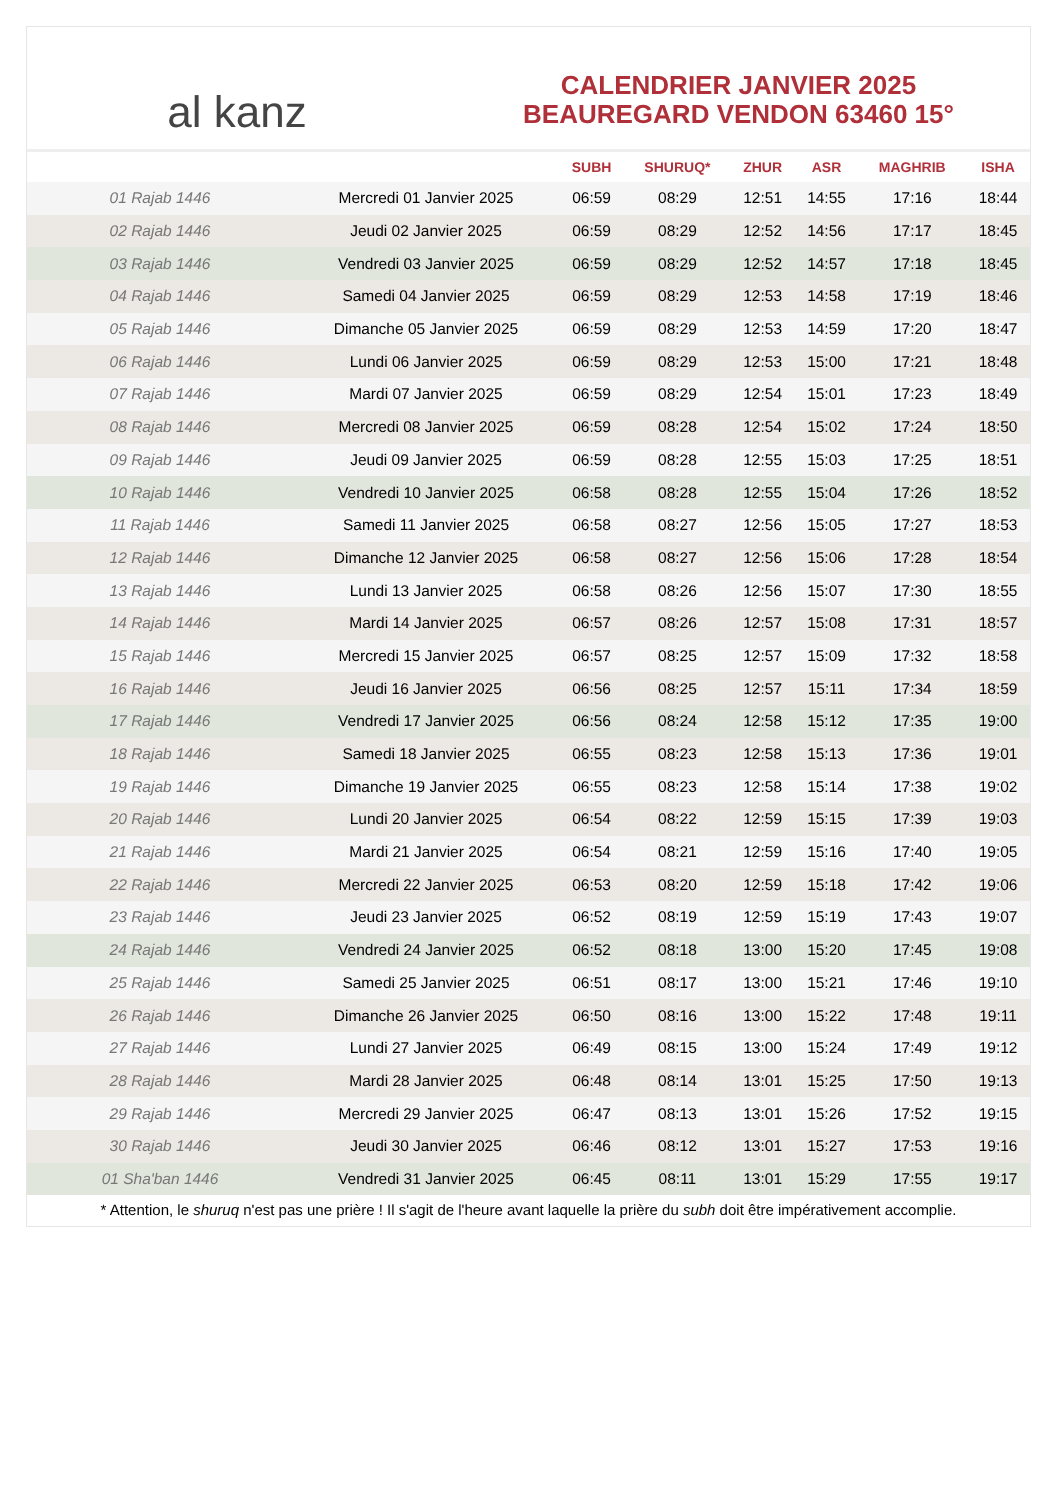al kanz
CALENDRIER JANVIER 2025
BEAUREGARD VENDON 63460 15°
| | | SUBH | SHURUQ* | ZHUR | ASR | MAGHRIB | ISHA |
| --- | --- | --- | --- | --- | --- | --- | --- |
| 01 Rajab 1446 | Mercredi 01 Janvier 2025 | 06:59 | 08:29 | 12:51 | 14:55 | 17:16 | 18:44 |
| 02 Rajab 1446 | Jeudi 02 Janvier 2025 | 06:59 | 08:29 | 12:52 | 14:56 | 17:17 | 18:45 |
| 03 Rajab 1446 | Vendredi 03 Janvier 2025 | 06:59 | 08:29 | 12:52 | 14:57 | 17:18 | 18:45 |
| 04 Rajab 1446 | Samedi 04 Janvier 2025 | 06:59 | 08:29 | 12:53 | 14:58 | 17:19 | 18:46 |
| 05 Rajab 1446 | Dimanche 05 Janvier 2025 | 06:59 | 08:29 | 12:53 | 14:59 | 17:20 | 18:47 |
| 06 Rajab 1446 | Lundi 06 Janvier 2025 | 06:59 | 08:29 | 12:53 | 15:00 | 17:21 | 18:48 |
| 07 Rajab 1446 | Mardi 07 Janvier 2025 | 06:59 | 08:29 | 12:54 | 15:01 | 17:23 | 18:49 |
| 08 Rajab 1446 | Mercredi 08 Janvier 2025 | 06:59 | 08:28 | 12:54 | 15:02 | 17:24 | 18:50 |
| 09 Rajab 1446 | Jeudi 09 Janvier 2025 | 06:59 | 08:28 | 12:55 | 15:03 | 17:25 | 18:51 |
| 10 Rajab 1446 | Vendredi 10 Janvier 2025 | 06:58 | 08:28 | 12:55 | 15:04 | 17:26 | 18:52 |
| 11 Rajab 1446 | Samedi 11 Janvier 2025 | 06:58 | 08:27 | 12:56 | 15:05 | 17:27 | 18:53 |
| 12 Rajab 1446 | Dimanche 12 Janvier 2025 | 06:58 | 08:27 | 12:56 | 15:06 | 17:28 | 18:54 |
| 13 Rajab 1446 | Lundi 13 Janvier 2025 | 06:58 | 08:26 | 12:56 | 15:07 | 17:30 | 18:55 |
| 14 Rajab 1446 | Mardi 14 Janvier 2025 | 06:57 | 08:26 | 12:57 | 15:08 | 17:31 | 18:57 |
| 15 Rajab 1446 | Mercredi 15 Janvier 2025 | 06:57 | 08:25 | 12:57 | 15:09 | 17:32 | 18:58 |
| 16 Rajab 1446 | Jeudi 16 Janvier 2025 | 06:56 | 08:25 | 12:57 | 15:11 | 17:34 | 18:59 |
| 17 Rajab 1446 | Vendredi 17 Janvier 2025 | 06:56 | 08:24 | 12:58 | 15:12 | 17:35 | 19:00 |
| 18 Rajab 1446 | Samedi 18 Janvier 2025 | 06:55 | 08:23 | 12:58 | 15:13 | 17:36 | 19:01 |
| 19 Rajab 1446 | Dimanche 19 Janvier 2025 | 06:55 | 08:23 | 12:58 | 15:14 | 17:38 | 19:02 |
| 20 Rajab 1446 | Lundi 20 Janvier 2025 | 06:54 | 08:22 | 12:59 | 15:15 | 17:39 | 19:03 |
| 21 Rajab 1446 | Mardi 21 Janvier 2025 | 06:54 | 08:21 | 12:59 | 15:16 | 17:40 | 19:05 |
| 22 Rajab 1446 | Mercredi 22 Janvier 2025 | 06:53 | 08:20 | 12:59 | 15:18 | 17:42 | 19:06 |
| 23 Rajab 1446 | Jeudi 23 Janvier 2025 | 06:52 | 08:19 | 12:59 | 15:19 | 17:43 | 19:07 |
| 24 Rajab 1446 | Vendredi 24 Janvier 2025 | 06:52 | 08:18 | 13:00 | 15:20 | 17:45 | 19:08 |
| 25 Rajab 1446 | Samedi 25 Janvier 2025 | 06:51 | 08:17 | 13:00 | 15:21 | 17:46 | 19:10 |
| 26 Rajab 1446 | Dimanche 26 Janvier 2025 | 06:50 | 08:16 | 13:00 | 15:22 | 17:48 | 19:11 |
| 27 Rajab 1446 | Lundi 27 Janvier 2025 | 06:49 | 08:15 | 13:00 | 15:24 | 17:49 | 19:12 |
| 28 Rajab 1446 | Mardi 28 Janvier 2025 | 06:48 | 08:14 | 13:01 | 15:25 | 17:50 | 19:13 |
| 29 Rajab 1446 | Mercredi 29 Janvier 2025 | 06:47 | 08:13 | 13:01 | 15:26 | 17:52 | 19:15 |
| 30 Rajab 1446 | Jeudi 30 Janvier 2025 | 06:46 | 08:12 | 13:01 | 15:27 | 17:53 | 19:16 |
| 01 Sha'ban 1446 | Vendredi 31 Janvier 2025 | 06:45 | 08:11 | 13:01 | 15:29 | 17:55 | 19:17 |
* Attention, le shuruq n'est pas une prière ! Il s'agit de l'heure avant laquelle la prière du subh doit être impérativement accomplie.